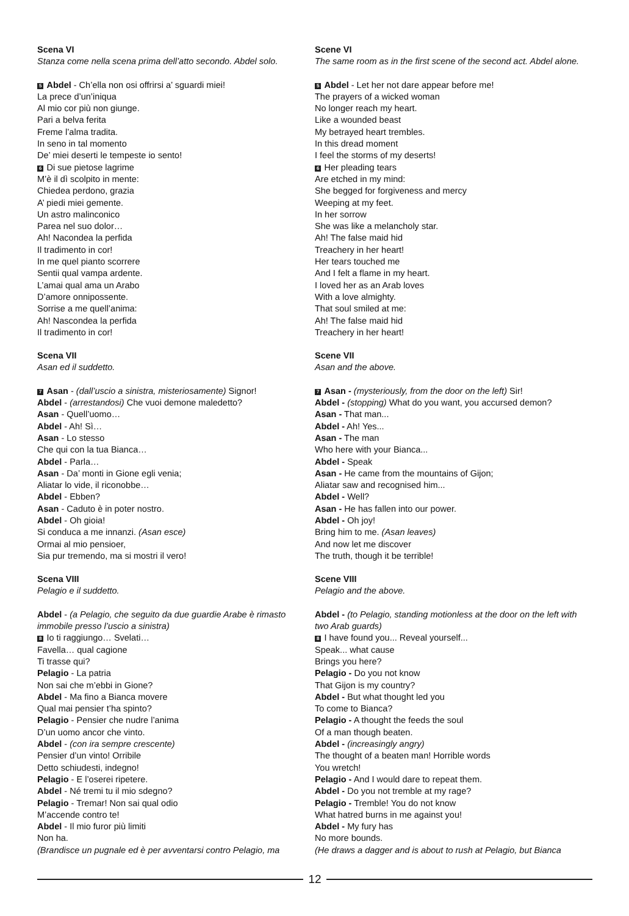Scena VI
Stanza come nella scena prima dell’atto secondo. Abdel solo.
5 Abdel - Ch’ella non osi offrirsi a’ sguardi miei!
La prece d’un’iniqua
Al mio cor più non giunge.
Pari a belva ferita
Freme l’alma tradita.
In seno in tal momento
De’ miei deserti le tempeste io sento!
6 Di sue pietose lagrime
M’è il dì scolpito in mente:
Chiedea perdono, grazia
A’ piedi miei gemente.
Un astro malinconico
Parea nel suo dolor…
Ah! Nacondea la perfida
Il tradimento in cor!
In me quel pianto scorrere
Sentii qual vampa ardente.
L’amai qual ama un Arabo
D’amore onnipossente.
Sorrise a me quell’anima:
Ah! Nascondea la perfida
Il tradimento in cor!
Scena VII
Asan ed il suddetto.
7 Asan - (dall’uscio a sinistra, misteriosamente) Signor!
Abdel - (arrestandosi) Che vuoi demone maledetto?
Asan - Quell’uomo…
Abdel - Ah! Sì…
Asan - Lo stesso
Che qui con la tua Bianca…
Abdel - Parla…
Asan - Da’ monti in Gione egli venia;
Aliatar lo vide, il riconobbe…
Abdel - Ebben?
Asan - Caduto è in poter nostro.
Abdel - Oh gioia!
Si conduca a me innanzi. (Asan esce)
Ormai al mio pensioer,
Sia pur tremendo, ma si mostri il vero!
Scena VIII
Pelagio e il suddetto.
Abdel - (a Pelagio, che seguito da due guardie Arabe è rimasto immobile presso l’uscio a sinistra)
8 Io ti raggiungo… Svelati…
Favella… qual cagione
Ti trasse qui?
Pelagio - La patria
Non sai che m’ebbi in Gione?
Abdel - Ma fino a Bianca movere
Qual mai pensier t’ha spinto?
Pelagio - Pensier che nudre l’anima
D’un uomo ancor che vinto.
Abdel - (con ira sempre crescente)
Pensier d’un vinto! Orribile
Detto schiudesti, indegno!
Pelagio - E l’oserei ripetere.
Abdel - Né tremi tu il mio sdegno?
Pelagio - Tremar! Non sai qual odio
M’accende contro te!
Abdel - Il mio furor più limiti
Non ha.
(Brandisce un pugnale ed è per avventarsi contro Pelagio, ma
Scene VI
The same room as in the first scene of the second act. Abdel alone.
5 Abdel - Let her not dare appear before me!
The prayers of a wicked woman
No longer reach my heart.
Like a wounded beast
My betrayed heart trembles.
In this dread moment
I feel the storms of my deserts!
6 Her pleading tears
Are etched in my mind:
She begged for forgiveness and mercy
Weeping at my feet.
In her sorrow
She was like a melancholy star.
Ah! The false maid hid
Treachery in her heart!
Her tears touched me
And I felt a flame in my heart.
I loved her as an Arab loves
With a love almighty.
That soul smiled at me:
Ah! The false maid hid
Treachery in her heart!
Scene VII
Asan and the above.
7 Asan - (mysteriously, from the door on the left) Sir!
Abdel - (stopping) What do you want, you accursed demon?
Asan - That man...
Abdel - Ah! Yes...
Asan - The man
Who here with your Bianca...
Abdel - Speak
Asan - He came from the mountains of Gijon;
Aliatar saw and recognised him...
Abdel - Well?
Asan - He has fallen into our power.
Abdel - Oh joy!
Bring him to me. (Asan leaves)
And now let me discover
The truth, though it be terrible!
Scene VIII
Pelagio and the above.
Abdel - (to Pelagio, standing motionless at the door on the left with two Arab guards)
8 I have found you... Reveal yourself...
Speak... what cause
Brings you here?
Pelagio - Do you not know
That Gijon is my country?
Abdel - But what thought led you
To come to Bianca?
Pelagio - A thought the feeds the soul
Of a man though beaten.
Abdel - (increasingly angry)
The thought of a beaten man! Horrible words
You wretch!
Pelagio - And I would dare to repeat them.
Abdel - Do you not tremble at my rage?
Pelagio - Tremble! You do not know
What hatred burns in me against you!
Abdel - My fury has
No more bounds.
(He draws a dagger and is about to rush at Pelagio, but Bianca
12